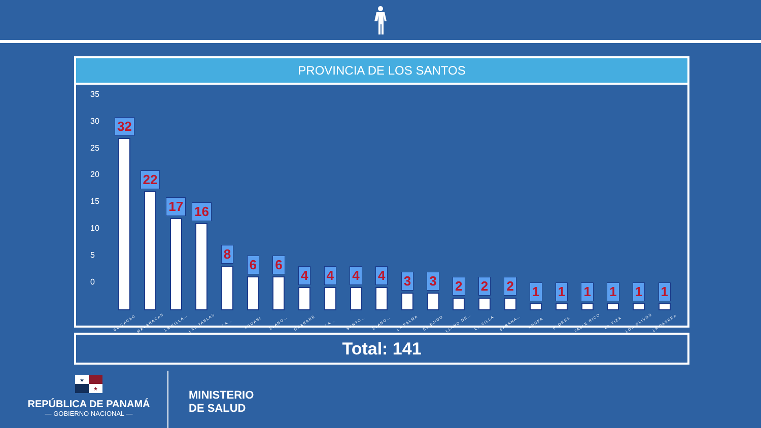PROVINCIA DE LOS SANTOS
35
30
25
20
15
10
5
0
32
EL CACAO
22
MACARACAS
17
LA VILLA…
16
LAS TABLAS
8
LA…
6
PEDASI
6
LLANO…
4
GUARARE
4
LA…
4
SANTO…
4
LLANO…
3
LA PALMA
3
EL EJIDO
2
LLANO DE…
2
LA VILLA
2
SABANA…
1
CHUPA
1
FLORES
1
VALLE RICO
1
LA TIZA
1
LOS OLIVOS
1
LA PASERA
Total: 141
★
★
REPÚBLICA DE PANAMÁ
— GOBIERNO NACIONAL —
MINISTERIO
DE SALUD